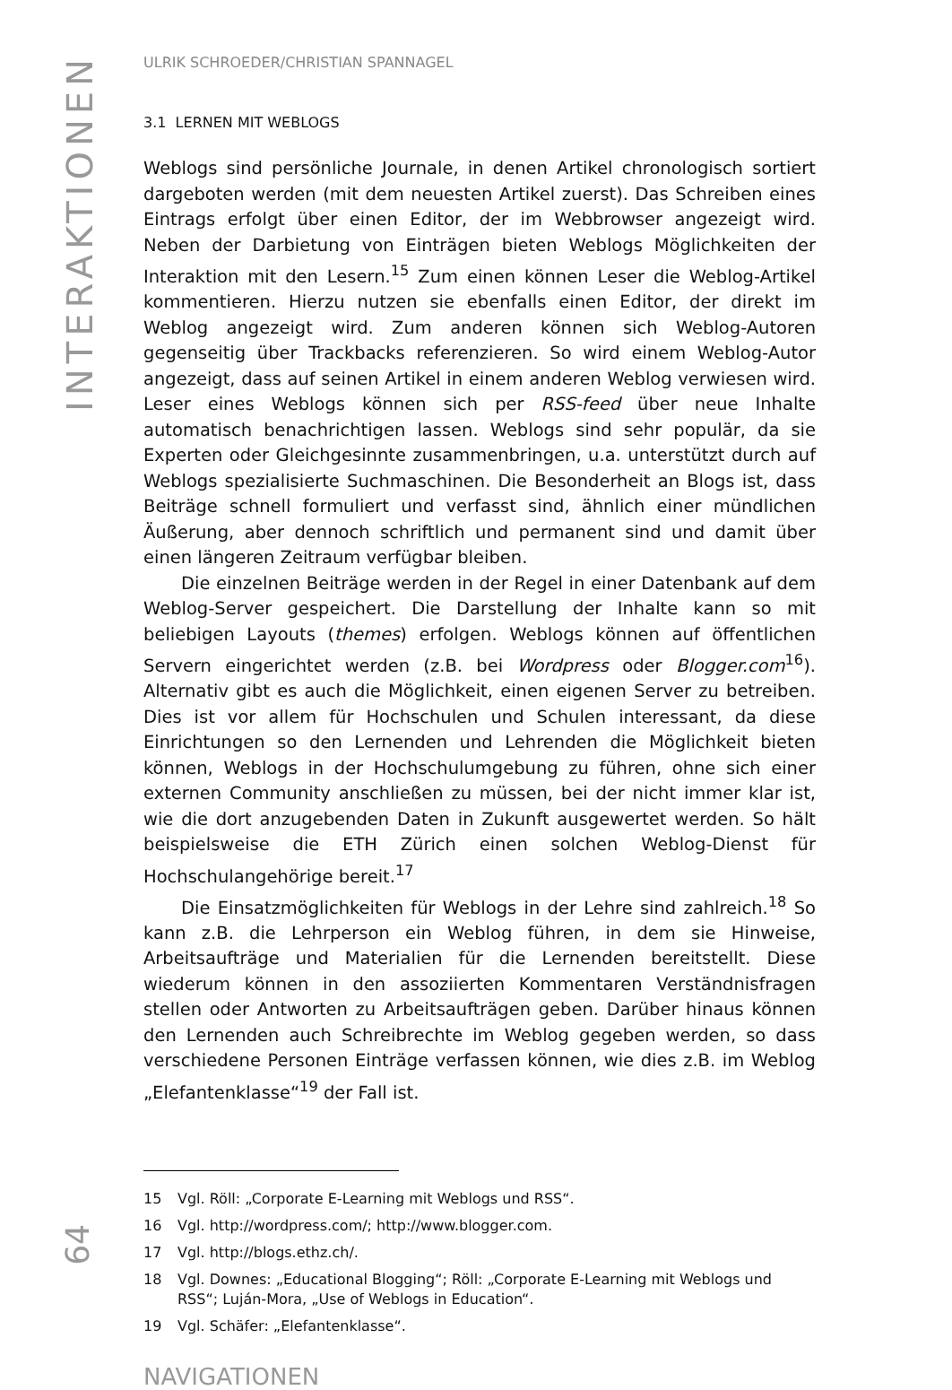INTERAKTIONEN
64
ULRIK SCHROEDER/CHRISTIAN SPANNAGEL
3.1 LERNEN MIT WEBLOGS
Weblogs sind persönliche Journale, in denen Artikel chronologisch sortiert dargeboten werden (mit dem neuesten Artikel zuerst). Das Schreiben eines Eintrags erfolgt über einen Editor, der im Webbrowser angezeigt wird. Neben der Darbietung von Einträgen bieten Weblogs Möglichkeiten der Interaktion mit den Lesern.<sup>15</sup> Zum einen können Leser die Weblog-Artikel kommentieren. Hierzu nutzen sie ebenfalls einen Editor, der direkt im Weblog angezeigt wird. Zum anderen können sich Weblog-Autoren gegenseitig über Trackbacks referenzieren. So wird einem Weblog-Autor angezeigt, dass auf seinen Artikel in einem anderen Weblog verwiesen wird. Leser eines Weblogs können sich per RSS-feed über neue Inhalte automatisch benachrichtigen lassen. Weblogs sind sehr populär, da sie Experten oder Gleichgesinnte zusammenbringen, u.a. unterstützt durch auf Weblogs spezialisierte Suchmaschinen. Die Besonderheit an Blogs ist, dass Beiträge schnell formuliert und verfasst sind, ähnlich einer mündlichen Äußerung, aber dennoch schriftlich und permanent sind und damit über einen längeren Zeitraum verfügbar bleiben.
Die einzelnen Beiträge werden in der Regel in einer Datenbank auf dem Weblog-Server gespeichert. Die Darstellung der Inhalte kann so mit beliebigen Layouts (themes) erfolgen. Weblogs können auf öffentlichen Servern eingerichtet werden (z.B. bei Wordpress oder Blogger.com<sup>16</sup>). Alternativ gibt es auch die Möglichkeit, einen eigenen Server zu betreiben. Dies ist vor allem für Hochschulen und Schulen interessant, da diese Einrichtungen so den Lernenden und Lehrenden die Möglichkeit bieten können, Weblogs in der Hochschulumgebung zu führen, ohne sich einer externen Community anschließen zu müssen, bei der nicht immer klar ist, wie die dort anzugebenden Daten in Zukunft ausgewertet werden. So hält beispielsweise die ETH Zürich einen solchen Weblog-Dienst für Hochschulangehörige bereit.<sup>17</sup>
Die Einsatzmöglichkeiten für Weblogs in der Lehre sind zahlreich.<sup>18</sup> So kann z.B. die Lehrperson ein Weblog führen, in dem sie Hinweise, Arbeitsaufträge und Materialien für die Lernenden bereitstellt. Diese wiederum können in den assoziierten Kommentaren Verständnisfragen stellen oder Antworten zu Arbeitsaufträgen geben. Darüber hinaus können den Lernenden auch Schreibrechte im Weblog gegeben werden, so dass verschiedene Personen Einträge verfassen können, wie dies z.B. im Weblog „Elefantenklasse“<sup>19</sup> der Fall ist.
15 Vgl. Röll: „Corporate E-Learning mit Weblogs und RSS“.
16 Vgl. http://wordpress.com/; http://www.blogger.com.
17 Vgl. http://blogs.ethz.ch/.
18 Vgl. Downes: „Educational Blogging“; Röll: „Corporate E-Learning mit Weblogs und RSS“; Luján-Mora, „Use of Weblogs in Education“.
19 Vgl. Schäfer: „Elefantenklasse“.
NAVIGATIONEN